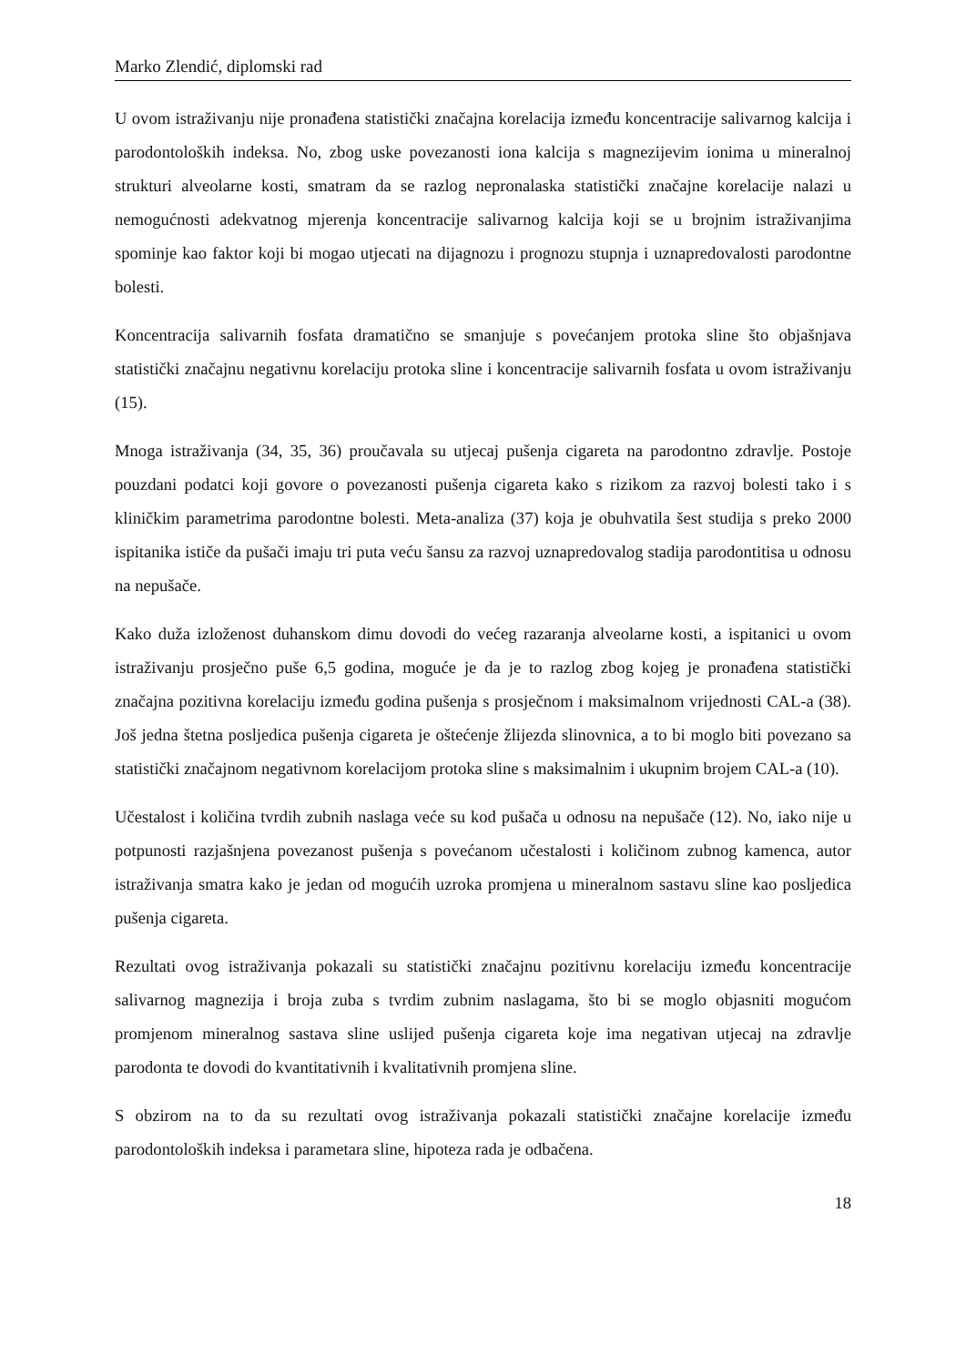Marko Zlendić, diplomski rad
U ovom istraživanju nije pronađena statistički značajna korelacija između koncentracije salivarnog kalcija i parodontoloških indeksa. No, zbog uske povezanosti iona kalcija s magnezijevim ionima u mineralnoj strukturi alveolarne kosti, smatram da se razlog nepronalaska statistički značajne korelacije nalazi u nemogućnosti adekvatnog mjerenja koncentracije salivarnog kalcija koji se u brojnim istraživanjima spominje kao faktor koji bi mogao utjecati na dijagnozu i prognozu stupnja i uznapredovalosti parodontne bolesti.
Koncentracija salivarnih fosfata dramatično se smanjuje s povećanjem protoka sline što objašnjava statistički značajnu negativnu korelaciju protoka sline i koncentracije salivarnih fosfata u ovom istraživanju (15).
Mnoga istraživanja (34, 35, 36) proučavala su utjecaj pušenja cigareta na parodontno zdravlje. Postoje pouzdani podatci koji govore o povezanosti pušenja cigareta kako s rizikom za razvoj bolesti tako i s kliničkim parametrima parodontne bolesti. Meta-analiza (37) koja je obuhvatila šest studija s preko 2000 ispitanika ističe da pušači imaju tri puta veću šansu za razvoj uznapredovalog stadija parodontitisa u odnosu na nepušače.
Kako duža izloženost duhanskom dimu dovodi do većeg razaranja alveolarne kosti, a ispitanici u ovom istraživanju prosječno puše 6,5 godina, moguće je da je to razlog zbog kojeg je pronađena statistički značajna pozitivna korelaciju između godina pušenja s prosječnom i maksimalnom vrijednosti CAL-a (38). Još jedna štetna posljedica pušenja cigareta je oštećenje žlijezda slinovnica, a to bi moglo biti povezano sa statistički značajnom negativnom korelacijom protoka sline s maksimalnim i ukupnim brojem CAL-a (10).
Učestalost i količina tvrdih zubnih naslaga veće su kod pušača u odnosu na nepušače (12). No, iako nije u potpunosti razjašnjena povezanost pušenja s povećanom učestalosti i količinom zubnog kamenca, autor istraživanja smatra kako je jedan od mogućih uzroka promjena u mineralnom sastavu sline kao posljedica pušenja cigareta.
Rezultati ovog istraživanja pokazali su statistički značajnu pozitivnu korelaciju između koncentracije salivarnog magnezija i broja zuba s tvrdim zubnim naslagama, što bi se moglo objasniti mogućom promjenom mineralnog sastava sline uslijed pušenja cigareta koje ima negativan utjecaj na zdravlje parodonta te dovodi do kvantitativnih i kvalitativnih promjena sline.
S obzirom na to da su rezultati ovog istraživanja pokazali statistički značajne korelacije između parodontoloških indeksa i parametara sline, hipoteza rada je odbačena.
18